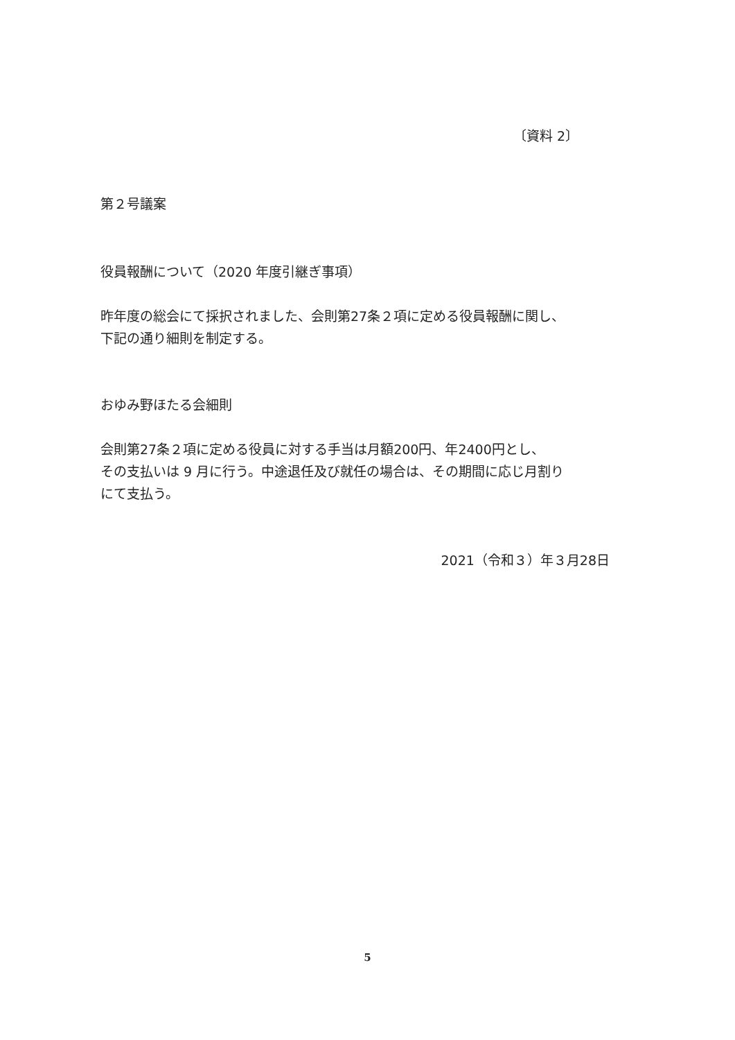〔資料 2〕
第２号議案
役員報酬について（2020 年度引継ぎ事項）
昨年度の総会にて採択されました、会則第27条２項に定める役員報酬に関し、
下記の通り細則を制定する。
おゆみ野ほたる会細則
会則第27条２項に定める役員に対する手当は月額200円、年2400円とし、
その支払いは 9 月に行う。中途退任及び就任の場合は、その期間に応じ月割り
にて支払う。
2021（令和３）年３月28日
5